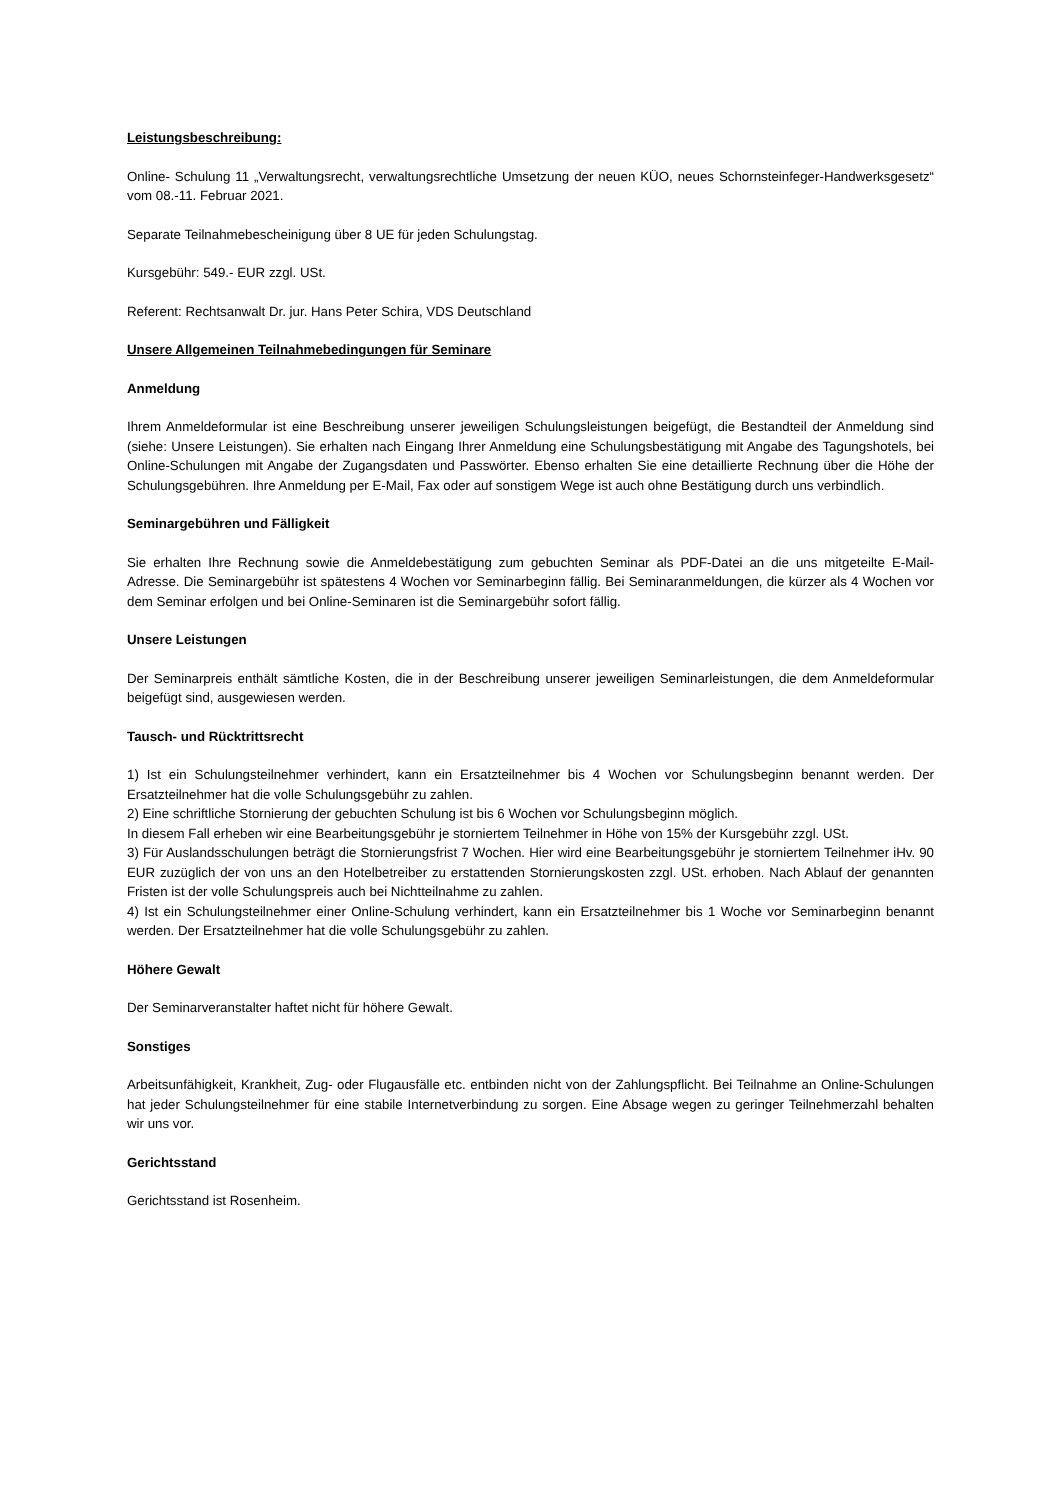Leistungsbeschreibung:
Online- Schulung 11 „Verwaltungsrecht, verwaltungsrechtliche Umsetzung der neuen KÜO, neues Schornsteinfeger-Handwerksgesetz“ vom 08.-11. Februar 2021.
Separate Teilnahmebescheinigung über 8 UE für jeden Schulungstag.
Kursgebühr: 549.- EUR zzgl. USt.
Referent: Rechtsanwalt Dr. jur. Hans Peter Schira, VDS Deutschland
Unsere Allgemeinen Teilnahmebedingungen für Seminare
Anmeldung
Ihrem Anmeldeformular ist eine Beschreibung unserer jeweiligen Schulungsleistungen beigefügt, die Bestandteil der Anmeldung sind (siehe: Unsere Leistungen). Sie erhalten nach Eingang Ihrer Anmeldung eine Schulungsbestätigung mit Angabe des Tagungshotels, bei Online-Schulungen mit Angabe der Zugangsdaten und Passwörter. Ebenso erhalten Sie eine detaillierte Rechnung über die Höhe der Schulungsgebühren. Ihre Anmeldung per E-Mail, Fax oder auf sonstigem Wege ist auch ohne Bestätigung durch uns verbindlich.
Seminargebühren und Fälligkeit
Sie erhalten Ihre Rechnung sowie die Anmeldebestätigung zum gebuchten Seminar als PDF-Datei an die uns mitgeteilte E-Mail- Adresse. Die Seminargebühr ist spätestens 4 Wochen vor Seminarbeginn fällig. Bei Seminaranmeldungen, die kürzer als 4 Wochen vor dem Seminar erfolgen und bei Online-Seminaren ist die Seminargebühr sofort fällig.
Unsere Leistungen
Der Seminarpreis enthält sämtliche Kosten, die in der Beschreibung unserer jeweiligen Seminarleistungen, die dem Anmeldeformular beigefügt sind, ausgewiesen werden.
Tausch- und Rücktrittsrecht
1) Ist ein Schulungsteilnehmer verhindert, kann ein Ersatzteilnehmer bis 4 Wochen vor Schulungsbeginn benannt werden. Der Ersatzteilnehmer hat die volle Schulungsgebühr zu zahlen.
2) Eine schriftliche Stornierung der gebuchten Schulung ist bis 6 Wochen vor Schulungsbeginn möglich.
In diesem Fall erheben wir eine Bearbeitungsgebühr je storniertem Teilnehmer in Höhe von 15% der Kursgebühr zzgl. USt.
3) Für Auslandsschulungen beträgt die Stornierungsfrist 7 Wochen. Hier wird eine Bearbeitungsgebühr je storniertem Teilnehmer iHv. 90 EUR zuzüglich der von uns an den Hotelbetreiber zu erstattenden Stornierungskosten zzgl. USt. erhoben. Nach Ablauf der genannten Fristen ist der volle Schulungspreis auch bei Nichtteilnahme zu zahlen.
4) Ist ein Schulungsteilnehmer einer Online-Schulung verhindert, kann ein Ersatzteilnehmer bis 1 Woche vor Seminarbeginn benannt werden. Der Ersatzteilnehmer hat die volle Schulungsgebühr zu zahlen.
Höhere Gewalt
Der Seminarveranstalter haftet nicht für höhere Gewalt.
Sonstiges
Arbeitsunfähigkeit, Krankheit, Zug- oder Flugausfälle etc. entbinden nicht von der Zahlungspflicht. Bei Teilnahme an Online-Schulungen hat jeder Schulungsteilnehmer für eine stabile Internetverbindung zu sorgen. Eine Absage wegen zu geringer Teilnehmerzahl behalten wir uns vor.
Gerichtsstand
Gerichtsstand ist Rosenheim.